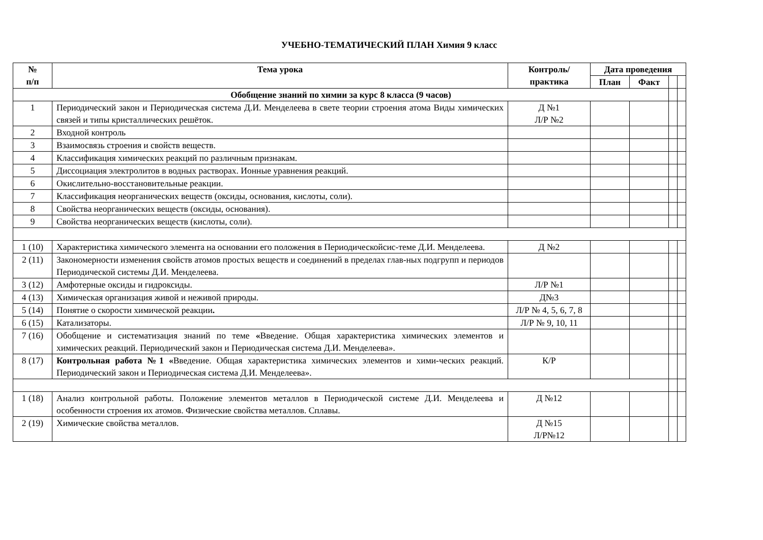УЧЕБНО-ТЕМАТИЧЕСКИЙ ПЛАН Химия 9 класс
| № п/п | Тема урока | Контроль/ практика | Дата проведения | | | |
| --- | --- | --- | --- | --- | --- | --- |
| | | | План | Факт | | |
| Обобщение знаний по химии за курс 8 класса (9 часов) | | | | | | |
| 1 | Периодический закон и Периодическая система Д.И. Менделеева в свете теории строения атома Виды химических связей и типы кристаллических решёток. | Д №1 Л/Р №2 | | | | |
| 2 | Входной контроль | | | | | |
| 3 | Взаимосвязь строения и свойств веществ. | | | | | |
| 4 | Классификация химических реакций по различным признакам. | | | | | |
| 5 | Диссоциация электролитов в водных растворах. Ионные уравнения реакций. | | | | | |
| 6 | Окислительно-восстановительные реакции. | | | | | |
| 7 | Классификация неорганических веществ (оксиды, основания, кислоты, соли). | | | | | |
| 8 | Свойства неорганических веществ (оксиды, основания). | | | | | |
| 9 | Свойства неорганических веществ (кислоты, соли). | | | | | |
| 1 (10) | Характеристика химического элемента на основании его положения в Периодическойсис-теме Д.И. Менделеева. | Д №2 | | | | |
| 2 (11) | Закономерности изменения свойств атомов простых веществ и соединений в пределах глав-ных подгрупп и периодов Периодической системы Д.И. Менделеева. | | | | | |
| 3 (12) | Амфотерные оксиды и гидроксиды. | Л/Р №1 | | | | |
| 4 (13) | Химическая организация живой и неживой природы. | Д№3 | | | | |
| 5 (14) | Понятие о скорости химической реакции . | Л/Р № 4, 5, 6, 7, 8 | | | | |
| 6 (15) | Катализаторы. | Л/Р № 9, 10, 11 | | | | |
| 7 (16) | Обобщение и систематизация знаний по теме « Введение. Общая характеристика химических элементов и химических реакций. Периодический закон и Периодическая система Д.И. Менделеева». | | | | | |
| 8 (17) | Контрольная работа №1 « Введение. Общая характеристика химических элементов и хими-ческих реакций. Периодический закон и Периодическая система Д.И. Менделеева». | К/Р | | | | |
| 1 (18) | Анализ контрольной работы. Положение элементов металлов в Периодической системе Д.И. Менделеева и особенности строения их атомов. Физические свойства металлов. Сплавы. | Д №12 | | | | |
| 2 (19) | Химические свойства металлов. | Д №15 Л/Р№12 | | | | |